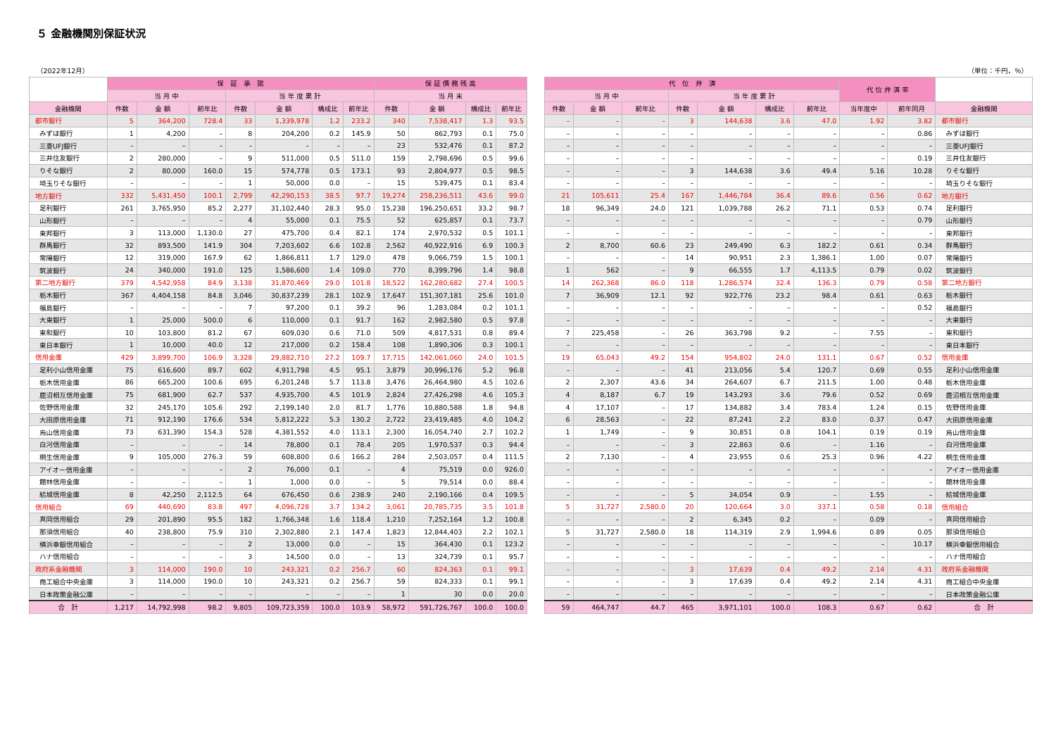５ 金融機関別保証状況
（2022年12月） （単位：千円，％）
| | 保 証 承 諾 | | | | | | | 保 証 債 務 残 高 | | | |
| --- | --- | --- | --- | --- | --- | --- | --- | --- | --- | --- | --- |
| | 当 月 中 | | | 当 年 度 累 計 | | | | 当 月 末 | | | |
| 金融機関 | 件数 | 金 額 | 前年比 | 件数 | 金 額 | 構成比 | 前年比 | 件数 | 金 額 | 構成比 | 前年比 |
| 都市銀行 | 5 | 364,200 | 728.4 | 33 | 1,339,978 | 1.2 | 233.2 | 340 | 7,538,417 | 1.3 | 93.5 |
| みずほ銀行 | 1 | 4,200 | – | 8 | 204,200 | 0.2 | 145.9 | 50 | 862,793 | 0.1 | 75.0 |
| 三菱UFJ銀行 | – | – | – | – | – | – | – | 23 | 532,476 | 0.1 | 87.2 |
| 三井住友銀行 | 2 | 280,000 | – | 9 | 511,000 | 0.5 | 511.0 | 159 | 2,798,696 | 0.5 | 99.6 |
| りそな銀行 | 2 | 80,000 | 160.0 | 15 | 574,778 | 0.5 | 173.1 | 93 | 2,804,977 | 0.5 | 98.5 |
| 埼玉りそな銀行 | – | – | – | 1 | 50,000 | 0.0 | – | 15 | 539,475 | 0.1 | 83.4 |
| 地方銀行 | 332 | 5,431,450 | 100.1 | 2,799 | 42,290,153 | 38.5 | 97.7 | 19,274 | 258,236,511 | 43.6 | 99.0 |
| 足利銀行 | 261 | 3,765,950 | 85.2 | 2,277 | 31,102,440 | 28.3 | 95.0 | 15,238 | 196,250,651 | 33.2 | 98.7 |
| 山形銀行 | – | – | – | 4 | 55,000 | 0.1 | 75.5 | 52 | 625,857 | 0.1 | 73.7 |
| 東邦銀行 | 3 | 113,000 | 1,130.0 | 27 | 475,700 | 0.4 | 82.1 | 174 | 2,970,532 | 0.5 | 101.1 |
| 群馬銀行 | 32 | 893,500 | 141.9 | 304 | 7,203,602 | 6.6 | 102.8 | 2,562 | 40,922,916 | 6.9 | 100.3 |
| 常陽銀行 | 12 | 319,000 | 167.9 | 62 | 1,866,811 | 1.7 | 129.0 | 478 | 9,066,759 | 1.5 | 100.1 |
| 筑波銀行 | 24 | 340,000 | 191.0 | 125 | 1,586,600 | 1.4 | 109.0 | 770 | 8,399,796 | 1.4 | 98.8 |
| 第二地方銀行 | 379 | 4,542,958 | 84.9 | 3,138 | 31,870,469 | 29.0 | 101.8 | 18,522 | 162,280,682 | 27.4 | 100.5 |
| 栃木銀行 | 367 | 4,404,158 | 84.8 | 3,046 | 30,837,239 | 28.1 | 102.9 | 17,647 | 151,307,181 | 25.6 | 101.0 |
| 福島銀行 | – | – | – | 7 | 97,200 | 0.1 | 39.2 | 96 | 1,283,084 | 0.2 | 101.1 |
| 大東銀行 | 1 | 25,000 | 500.0 | 6 | 110,000 | 0.1 | 91.7 | 162 | 2,982,580 | 0.5 | 97.8 |
| 東和銀行 | 10 | 103,800 | 81.2 | 67 | 609,030 | 0.6 | 71.0 | 509 | 4,817,531 | 0.8 | 89.4 |
| 東日本銀行 | 1 | 10,000 | 40.0 | 12 | 217,000 | 0.2 | 158.4 | 108 | 1,890,306 | 0.3 | 100.1 |
| 信用金庫 | 429 | 3,899,700 | 106.9 | 3,328 | 29,882,710 | 27.2 | 109.7 | 17,715 | 142,061,060 | 24.0 | 101.5 |
| 足利小山信用金庫 | 75 | 616,600 | 89.7 | 602 | 4,911,798 | 4.5 | 95.1 | 3,879 | 30,996,176 | 5.2 | 96.8 |
| 栃木信用金庫 | 86 | 665,200 | 100.6 | 695 | 6,201,248 | 5.7 | 113.8 | 3,476 | 26,464,980 | 4.5 | 102.6 |
| 鹿沼相互信用金庫 | 75 | 681,900 | 62.7 | 537 | 4,935,700 | 4.5 | 101.9 | 2,824 | 27,426,298 | 4.6 | 105.3 |
| 佐野信用金庫 | 32 | 245,170 | 105.6 | 292 | 2,199,140 | 2.0 | 81.7 | 1,776 | 10,880,588 | 1.8 | 94.8 |
| 大田原信用金庫 | 71 | 912,190 | 176.6 | 534 | 5,812,222 | 5.3 | 130.2 | 2,722 | 23,419,485 | 4.0 | 104.2 |
| 烏山信用金庫 | 73 | 631,390 | 154.3 | 528 | 4,381,552 | 4.0 | 113.1 | 2,300 | 16,054,740 | 2.7 | 102.2 |
| 白河信用金庫 | – | – | – | 14 | 78,800 | 0.1 | 78.4 | 205 | 1,970,537 | 0.3 | 94.4 |
| 桐生信用金庫 | 9 | 105,000 | 276.3 | 59 | 608,800 | 0.6 | 166.2 | 284 | 2,503,057 | 0.4 | 111.5 |
| アイオー信用金庫 | – | – | – | 2 | 76,000 | 0.1 | – | 4 | 75,519 | 0.0 | 926.0 |
| 館林信用金庫 | – | – | – | 1 | 1,000 | 0.0 | – | 5 | 79,514 | 0.0 | 88.4 |
| 結城信用金庫 | 8 | 42,250 | 2,112.5 | 64 | 676,450 | 0.6 | 238.9 | 240 | 2,190,166 | 0.4 | 109.5 |
| 信用組合 | 69 | 440,690 | 83.8 | 497 | 4,096,728 | 3.7 | 134.2 | 3,061 | 20,785,735 | 3.5 | 101.8 |
| 真岡信用組合 | 29 | 201,890 | 95.5 | 182 | 1,766,348 | 1.6 | 118.4 | 1,210 | 7,252,164 | 1.2 | 100.8 |
| 那須信用組合 | 40 | 238,800 | 75.9 | 310 | 2,302,880 | 2.1 | 147.4 | 1,823 | 12,844,403 | 2.2 | 102.1 |
| 横浜幸銀信用組合 | – | – | – | 2 | 13,000 | 0.0 | – | 15 | 364,430 | 0.1 | 123.2 |
| ハナ信用組合 | – | – | – | 3 | 14,500 | 0.0 | – | 13 | 324,739 | 0.1 | 95.7 |
| 政府系金融機関 | 3 | 114,000 | 190.0 | 10 | 243,321 | 0.2 | 256.7 | 60 | 824,363 | 0.1 | 99.1 |
| 商工組合中央金庫 | 3 | 114,000 | 190.0 | 10 | 243,321 | 0.2 | 256.7 | 59 | 824,333 | 0.1 | 99.1 |
| 日本政策金融公庫 | – | – | – | – | – | – | – | 1 | 30 | 0.0 | 20.0 |
| 合 計 | 1,217 | 14,792,998 | 98.2 | 9,805 | 109,723,359 | 100.0 | 103.9 | 58,972 | 591,726,767 | 100.0 | 100.0 |
| 代 位 弁 済 | | | | | | | 代 位 弁 済 率 | | |
| --- | --- | --- | --- | --- | --- | --- | --- | --- | --- |
| 当 月 中 | | | 当 年 度 累 計 | | | | | | |
| 件数 | 金 額 | 前年比 | 件数 | 金 額 | 構成比 | 前年比 | 当年度中 | 前年同月 | 金融機関 |
| – | – | – | 3 | 144,638 | 3.6 | 47.0 | 1.92 | 3.82 | 都市銀行 |
| – | – | – | – | – | – | – | – | 0.86 | みずほ銀行 |
| – | – | – | – | – | – | – | – | – | 三菱UFJ銀行 |
| – | – | – | – | – | – | – | – | 0.19 | 三井住友銀行 |
| – | – | – | 3 | 144,638 | 3.6 | 49.4 | 5.16 | 10.28 | りそな銀行 |
| – | – | – | – | – | – | – | – | – | 埼玉りそな銀行 |
| 21 | 105,611 | 25.4 | 167 | 1,446,784 | 36.4 | 89.6 | 0.56 | 0.62 | 地方銀行 |
| 18 | 96,349 | 24.0 | 121 | 1,039,788 | 26.2 | 71.1 | 0.53 | 0.74 | 足利銀行 |
| – | – | – | – | – | – | – | – | 0.79 | 山形銀行 |
| – | – | – | – | – | – | – | – | – | 東邦銀行 |
| 2 | 8,700 | 60.6 | 23 | 249,490 | 6.3 | 182.2 | 0.61 | 0.34 | 群馬銀行 |
| – | – | – | 14 | 90,951 | 2.3 | 1,386.1 | 1.00 | 0.07 | 常陽銀行 |
| 1 | 562 | – | 9 | 66,555 | 1.7 | 4,113.5 | 0.79 | 0.02 | 筑波銀行 |
| 14 | 262,368 | 86.0 | 118 | 1,286,574 | 32.4 | 136.3 | 0.79 | 0.58 | 第二地方銀行 |
| 7 | 36,909 | 12.1 | 92 | 922,776 | 23.2 | 98.4 | 0.61 | 0.63 | 栃木銀行 |
| – | – | – | – | – | – | – | – | 0.52 | 福島銀行 |
| – | – | – | – | – | – | – | – | – | 大東銀行 |
| 7 | 225,458 | – | 26 | 363,798 | 9.2 | – | 7.55 | – | 東和銀行 |
| – | – | – | – | – | – | – | – | – | 東日本銀行 |
| 19 | 65,043 | 49.2 | 154 | 954,802 | 24.0 | 131.1 | 0.67 | 0.52 | 信用金庫 |
| – | – | – | 41 | 213,056 | 5.4 | 120.7 | 0.69 | 0.55 | 足利小山信用金庫 |
| 2 | 2,307 | 43.6 | 34 | 264,607 | 6.7 | 211.5 | 1.00 | 0.48 | 栃木信用金庫 |
| 4 | 8,187 | 6.7 | 19 | 143,293 | 3.6 | 79.6 | 0.52 | 0.69 | 鹿沼相互信用金庫 |
| 4 | 17,107 | – | 17 | 134,882 | 3.4 | 783.4 | 1.24 | 0.15 | 佐野信用金庫 |
| 6 | 28,563 | – | 22 | 87,241 | 2.2 | 83.0 | 0.37 | 0.47 | 大田原信用金庫 |
| 1 | 1,749 | – | 9 | 30,851 | 0.8 | 104.1 | 0.19 | 0.19 | 烏山信用金庫 |
| – | – | – | 3 | 22,863 | 0.6 | – | 1.16 | – | 白河信用金庫 |
| 2 | 7,130 | – | 4 | 23,955 | 0.6 | 25.3 | 0.96 | 4.22 | 桐生信用金庫 |
| – | – | – | – | – | – | – | – | – | アイオー信用金庫 |
| – | – | – | – | – | – | – | – | – | 館林信用金庫 |
| – | – | – | 5 | 34,054 | 0.9 | – | 1.55 | – | 結城信用金庫 |
| 5 | 31,727 | 2,580.0 | 20 | 120,664 | 3.0 | 337.1 | 0.58 | 0.18 | 信用組合 |
| – | – | – | 2 | 6,345 | 0.2 | – | 0.09 | – | 真岡信用組合 |
| 5 | 31,727 | 2,580.0 | 18 | 114,319 | 2.9 | 1,994.6 | 0.89 | 0.05 | 那須信用組合 |
| – | – | – | – | – | – | – | – | 10.17 | 横浜幸銀信用組合 |
| – | – | – | – | – | – | – | – | – | ハナ信用組合 |
| – | – | – | 3 | 17,639 | 0.4 | 49.2 | 2.14 | 4.31 | 政府系金融機関 |
| – | – | – | 3 | 17,639 | 0.4 | 49.2 | 2.14 | 4.31 | 商工組合中央金庫 |
| – | – | – | – | – | – | – | – | – | 日本政策金融公庫 |
| 59 | 464,747 | 44.7 | 465 | 3,971,101 | 100.0 | 108.3 | 0.67 | 0.62 | 合 計 |